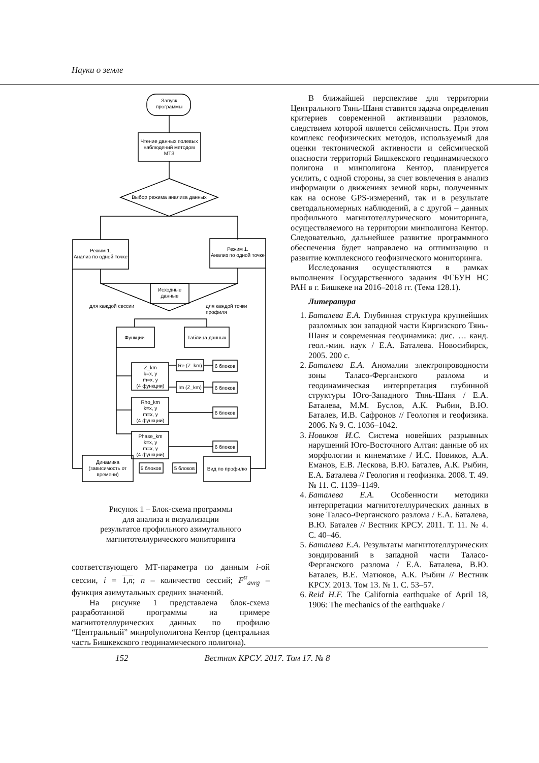Науки о земле
Запуск
программы
Чтение данных полевых
наблюдений методом
МТЗ
Выбор режима анализа данных
Режим 1.
Анализ по одной точке
Режим 1.
Анализ по одной точке
Исходные
данные
для каждой сессии
для каждой точки
профиля
Функции
Таблица данных
Z_km
k=x, y
m=x, y
(4 функции)
Rho_km
k=x, y
m=x, y
(4 функции)
Phase_km
k=x, y
m=x, y
(4 функции)
Re (Z_km)
Im (Z_km)
6 блоков
6 блоков
6 блоков
6 блоков
Динамика
(зависимость от
времени)
5 блоков
5 блоков
Вид по профилю
Рисунок 1 – Блок-схема программы
для анализа и визуализации
результатов профильного азимутального
магнитотеллурического мониторинга
соответствующего МТ-параметра по данным i-ой сессии, i = 1,n; n – количество сессий; F<sup>α</sup><sub>avrg</sub> – функция азимутальных средних значений.
На рисунке 1 представлена блок-схема разработанной программы на примере магнитотеллурических данных по профилю “Центральный” минpolyполигона Кентор (центральная часть Бишкекского геодинамического полигона).
В ближайшей перспективе для территории Центрального Тянь-Шаня ставится задача определения критериев современной активизации разломов, следствием которой является сейсмичность. При этом комплекс геофизических методов, используемый для оценки тектонической активности и сейсмической опасности территорий Бишкекского геодинамического полигона и минполигона Кентор, планируется усилить, с одной стороны, за счет вовлечения в анализ информации о движениях земной коры, полученных как на основе GPS-измерений, так и в результате светодальномерных наблюдений, а с другой – данных профильного магнитотеллурического мониторинга, осуществляемого на территории минполигона Кентор. Следовательно, дальнейшее развитие программного обеспечения будет направлено на оптимизацию и развитие комплексного геофизического мониторинга.
Исследования осуществляются в рамках выполнения Государственного задания ФГБУН НС РАН в г. Бишкеке на 2016–2018 гг. (Тема 128.1).
Литература
1. Баталева Е.А. Глубинная структура крупнейших разломных зон западной части Киргизского Тянь-Шаня и современная геодинамика: дис. … канд. геол.-мин. наук / Е.А. Баталева. Новосибирск, 2005. 200 с.
2. Баталева Е.А. Аномалии электропроводности зоны Таласо-Ферганского разлома и геодинамическая интерпретация глубинной структуры Юго-Западного Тянь-Шаня / Е.А. Баталева, М.М. Буслов, А.К. Рыбин, В.Ю. Баталев, И.В. Сафронов // Геология и геофизика. 2006. № 9. С. 1036–1042.
3. Новиков И.С. Система новейших разрывных нарушений Юго-Восточного Алтая: данные об их морфологии и кинематике / И.С. Новиков, А.А. Еманов, Е.В. Лескова, В.Ю. Баталев, А.К. Рыбин, Е.А. Баталева // Геология и геофизика. 2008. Т. 49. № 11. С. 1139–1149.
4. Баталева Е.А. Особенности методики интерпретации магнитотеллурических данных в зоне Таласо-Ферганского разлома / Е.А. Баталева, В.Ю. Баталев // Вестник КРСУ. 2011. Т. 11. № 4. С. 40–46.
5. Баталева Е.А. Результаты магнитотеллурических зондирований в западной части Таласо-Ферганского разлома / Е.А. Баталева, В.Ю. Баталев, В.Е. Матюков, А.К. Рыбин // Вестник КРСУ. 2013. Том 13. № 1. С. 53–57.
6. Reid H.F. The California earthquake of April 18, 1906: The mechanics of the earthquake /
152 Вестник КРСУ. 2017. Том 17. № 8